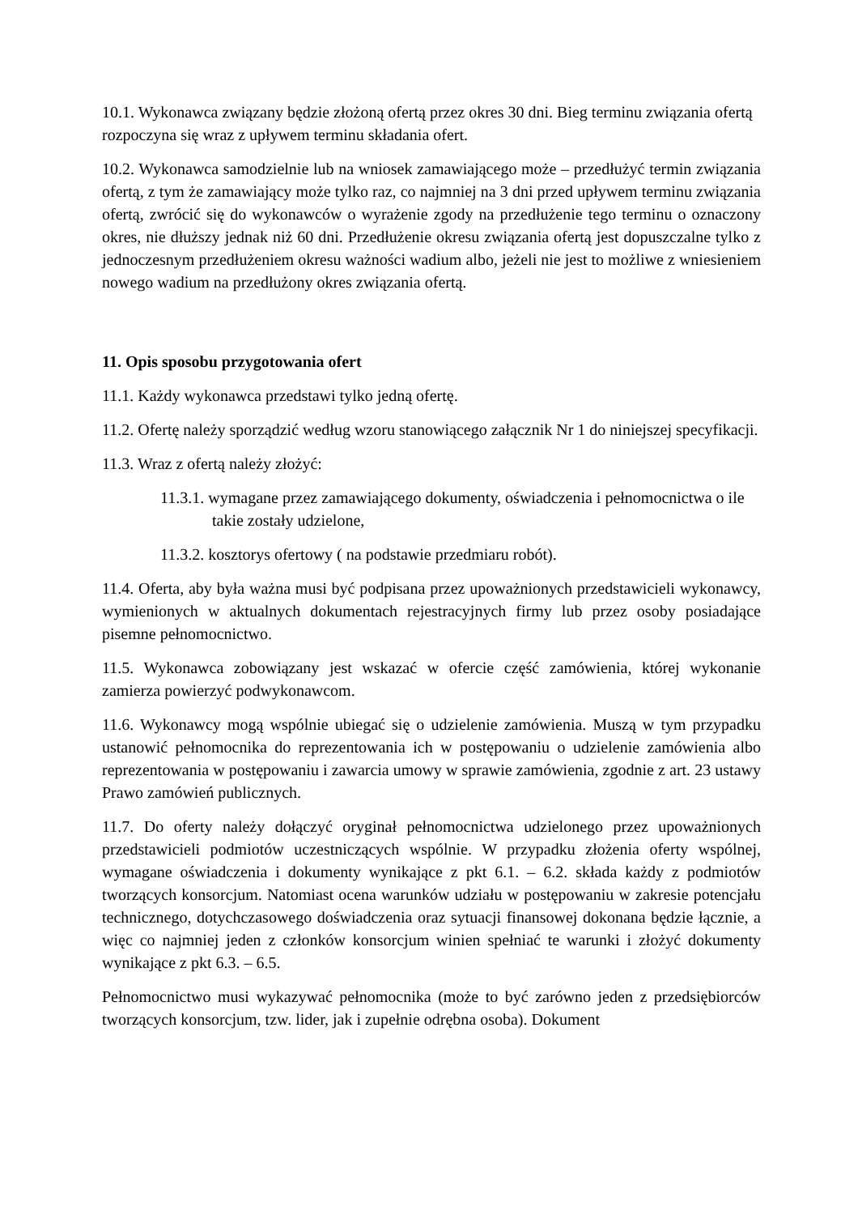10.1. Wykonawca związany będzie złożoną ofertą przez okres 30 dni. Bieg terminu związania ofertą rozpoczyna się wraz z upływem terminu składania ofert.
10.2. Wykonawca samodzielnie lub na wniosek zamawiającego może – przedłużyć termin związania ofertą, z tym że zamawiający może tylko raz, co najmniej na 3 dni przed upływem terminu związania ofertą, zwrócić się do wykonawców o wyrażenie zgody na przedłużenie tego terminu o oznaczony okres, nie dłuższy jednak niż 60 dni. Przedłużenie okresu związania ofertą jest dopuszczalne tylko z jednoczesnym przedłużeniem okresu ważności wadium albo, jeżeli nie jest to możliwe z wniesieniem nowego wadium na przedłużony okres związania ofertą.
11. Opis sposobu przygotowania ofert
11.1. Każdy wykonawca przedstawi tylko jedną ofertę.
11.2. Ofertę należy sporządzić według wzoru stanowiącego załącznik Nr 1 do niniejszej specyfikacji.
11.3. Wraz z ofertą należy złożyć:
11.3.1. wymagane przez zamawiającego dokumenty, oświadczenia i pełnomocnictwa o ile takie zostały udzielone,
11.3.2. kosztorys ofertowy ( na podstawie przedmiaru robót).
11.4. Oferta, aby była ważna musi być podpisana przez upoważnionych przedstawicieli wykonawcy, wymienionych w aktualnych dokumentach rejestracyjnych firmy lub przez osoby posiadające pisemne pełnomocnictwo.
11.5. Wykonawca zobowiązany jest wskazać w ofercie część zamówienia, której wykonanie zamierza powierzyć podwykonawcom.
11.6. Wykonawcy mogą wspólnie ubiegać się o udzielenie zamówienia. Muszą w tym przypadku ustanowić pełnomocnika do reprezentowania ich w postępowaniu o udzielenie zamówienia albo reprezentowania w postępowaniu i zawarcia umowy w sprawie zamówienia, zgodnie z art. 23 ustawy Prawo zamówień publicznych.
11.7. Do oferty należy dołączyć oryginał pełnomocnictwa udzielonego przez upoważnionych przedstawicieli podmiotów uczestniczących wspólnie. W przypadku złożenia oferty wspólnej, wymagane oświadczenia i dokumenty wynikające z pkt 6.1. – 6.2. składa każdy z podmiotów tworzących konsorcjum. Natomiast ocena warunków udziału w postępowaniu w zakresie potencjału technicznego, dotychczasowego doświadczenia oraz sytuacji finansowej dokonana będzie łącznie, a więc co najmniej jeden z członków konsorcjum winien spełniać te warunki i złożyć dokumenty wynikające z pkt 6.3. – 6.5.
Pełnomocnictwo musi wykazywać pełnomocnika (może to być zarówno jeden z przedsiębiorców tworzących konsorcjum, tzw. lider, jak i zupełnie odrębna osoba). Dokument